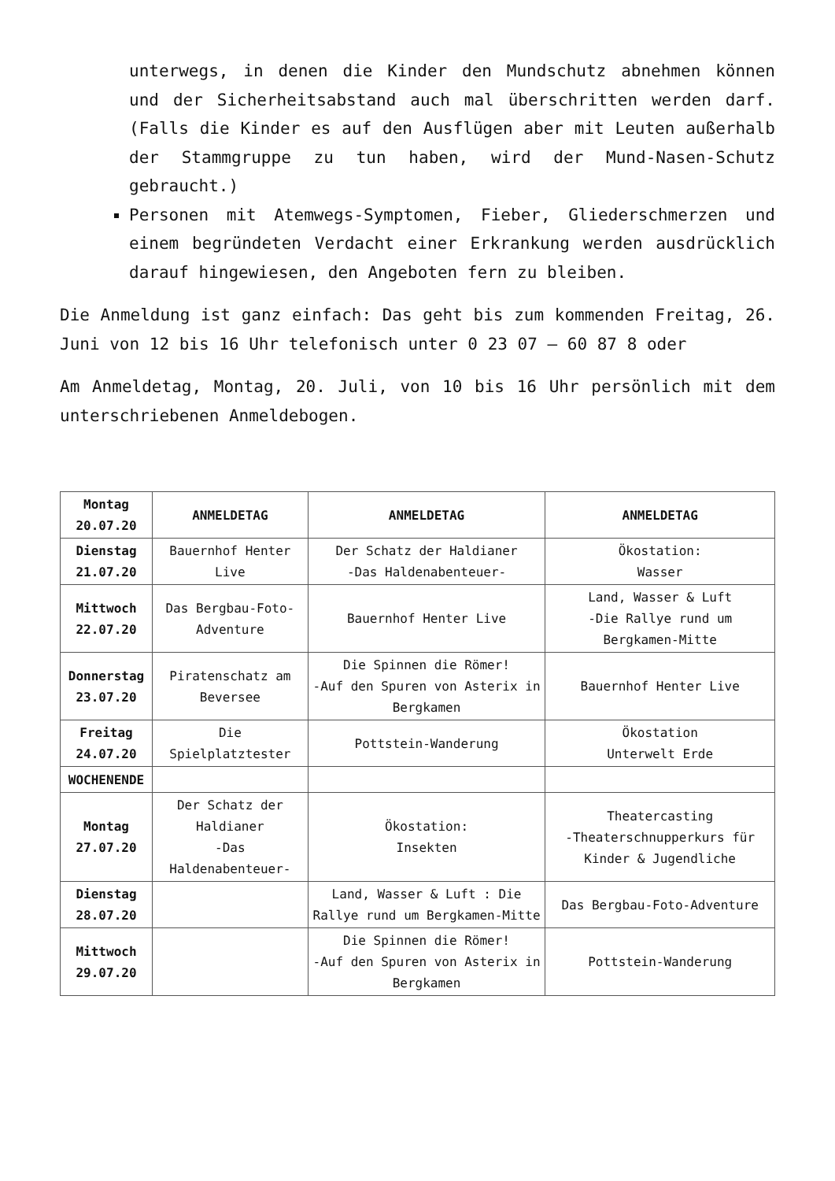unterwegs, in denen die Kinder den Mundschutz abnehmen können und der Sicherheitsabstand auch mal überschritten werden darf. (Falls die Kinder es auf den Ausflügen aber mit Leuten außerhalb der Stammgruppe zu tun haben, wird der Mund-Nasen-Schutz gebraucht.)
Personen mit Atemwegs-Symptomen, Fieber, Gliederschmerzen und einem begründeten Verdacht einer Erkrankung werden ausdrücklich darauf hingewiesen, den Angeboten fern zu bleiben.
Die Anmeldung ist ganz einfach: Das geht bis zum kommenden Freitag, 26. Juni von 12 bis 16 Uhr telefonisch unter 0 23 07 – 60 87 8 oder
Am Anmeldetag, Montag, 20. Juli, von 10 bis 16 Uhr persönlich mit dem unterschriebenen Anmeldebogen.
| Montag 20.07.20 | ANMELDETAG | ANMELDETAG | ANMELDETAG |
| Dienstag 21.07.20 | Bauernhof Henter Live | Der Schatz der Haldianer -Das Haldenabenteuer- | Ökostation: Wasser |
| Mittwoch 22.07.20 | Das Bergbau-Foto-Adventure | Bauernhof Henter Live | Land, Wasser & Luft -Die Rallye rund um Bergkamen-Mitte |
| Donnerstag 23.07.20 | Piratenschatz am Beversee | Die Spinnen die Römer! -Auf den Spuren von Asterix in Bergkamen | Bauernhof Henter Live |
| Freitag 24.07.20 | Die Spielplatztester | Pottstein-Wanderung | Ökostation Unterwelt Erde |
| WOCHENENDE | | | |
| Montag 27.07.20 | Der Schatz der Haldianer -Das Haldenabenteuer- | Ökostation: Insekten | Theatercasting -Theaterschnupperkurs für Kinder & Jugendliche |
| Dienstag 28.07.20 | | Land, Wasser & Luft : Die Rallye rund um Bergkamen-Mitte | Das Bergbau-Foto-Adventure |
| Mittwoch 29.07.20 | | Die Spinnen die Römer! -Auf den Spuren von Asterix in Bergkamen | Pottstein-Wanderung |